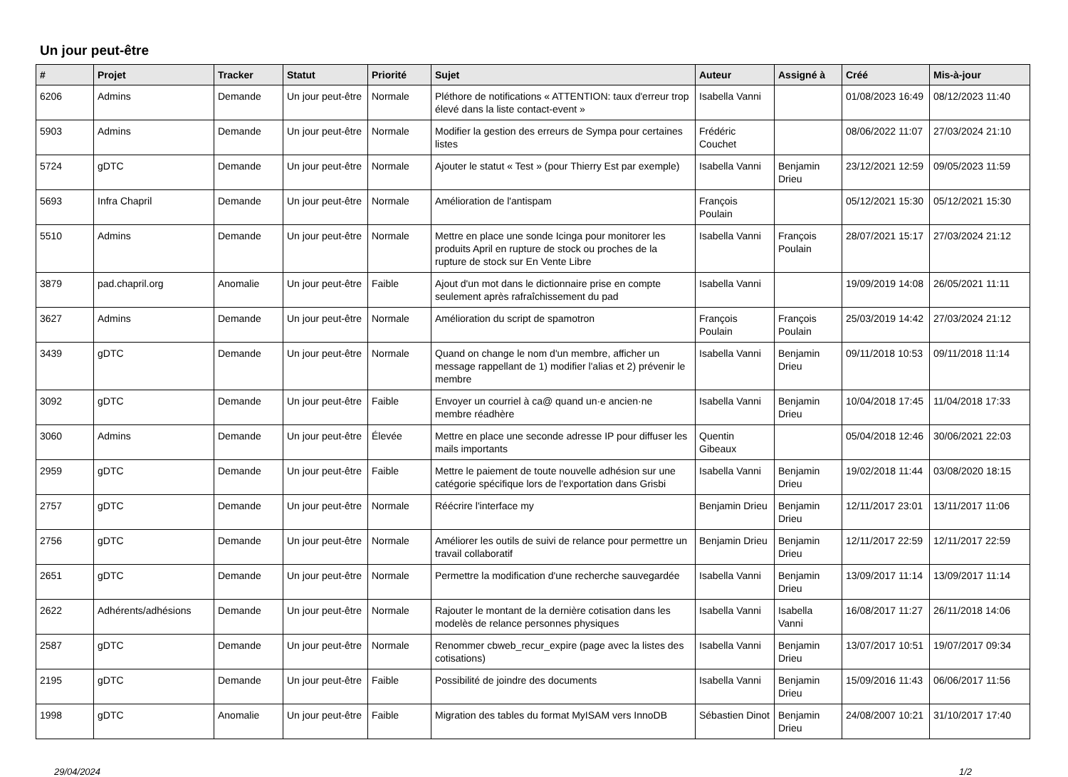Un jour peut-être
| # | Projet | Tracker | Statut | Priorité | Sujet | Auteur | Assigné à | Créé | Mis-à-jour |
| --- | --- | --- | --- | --- | --- | --- | --- | --- | --- |
| 6206 | Admins | Demande | Un jour peut-être | Normale | Pléthore de notifications « ATTENTION: taux d'erreur trop élevé dans la liste contact-event » | Isabella Vanni | | 01/08/2023 16:49 | 08/12/2023 11:40 |
| 5903 | Admins | Demande | Un jour peut-être | Normale | Modifier la gestion des erreurs de Sympa pour certaines listes | Frédéric Couchet | | 08/06/2022 11:07 | 27/03/2024 21:10 |
| 5724 | gDTC | Demande | Un jour peut-être | Normale | Ajouter le statut « Test » (pour Thierry Est par exemple) | Isabella Vanni | Benjamin Drieu | 23/12/2021 12:59 | 09/05/2023 11:59 |
| 5693 | Infra Chapril | Demande | Un jour peut-être | Normale | Amélioration de l'antispam | François Poulain | | 05/12/2021 15:30 | 05/12/2021 15:30 |
| 5510 | Admins | Demande | Un jour peut-être | Normale | Mettre en place une sonde Icinga pour monitorer les produits April en rupture de stock ou proches de la rupture de stock sur En Vente Libre | Isabella Vanni | François Poulain | 28/07/2021 15:17 | 27/03/2024 21:12 |
| 3879 | pad.chapril.org | Anomalie | Un jour peut-être | Faible | Ajout d'un mot dans le dictionnaire prise en compte seulement après rafraîchissement du pad | Isabella Vanni | | 19/09/2019 14:08 | 26/05/2021 11:11 |
| 3627 | Admins | Demande | Un jour peut-être | Normale | Amélioration du script de spamotron | François Poulain | François Poulain | 25/03/2019 14:42 | 27/03/2024 21:12 |
| 3439 | gDTC | Demande | Un jour peut-être | Normale | Quand on change le nom d'un membre, afficher un message rappellant de 1) modifier l'alias et 2) prévenir le membre | Isabella Vanni | Benjamin Drieu | 09/11/2018 10:53 | 09/11/2018 11:14 |
| 3092 | gDTC | Demande | Un jour peut-être | Faible | Envoyer un courriel à ca@ quand un·e ancien·ne membre réadhère | Isabella Vanni | Benjamin Drieu | 10/04/2018 17:45 | 11/04/2018 17:33 |
| 3060 | Admins | Demande | Un jour peut-être | Élevée | Mettre en place une seconde adresse IP pour diffuser les mails importants | Quentin Gibeaux | | 05/04/2018 12:46 | 30/06/2021 22:03 |
| 2959 | gDTC | Demande | Un jour peut-être | Faible | Mettre le paiement de toute nouvelle adhésion sur une catégorie spécifique lors de l'exportation dans Grisbi | Isabella Vanni | Benjamin Drieu | 19/02/2018 11:44 | 03/08/2020 18:15 |
| 2757 | gDTC | Demande | Un jour peut-être | Normale | Réécrire l'interface my | Benjamin Drieu | Benjamin Drieu | 12/11/2017 23:01 | 13/11/2017 11:06 |
| 2756 | gDTC | Demande | Un jour peut-être | Normale | Améliorer les outils de suivi de relance pour permettre un travail collaboratif | Benjamin Drieu | Benjamin Drieu | 12/11/2017 22:59 | 12/11/2017 22:59 |
| 2651 | gDTC | Demande | Un jour peut-être | Normale | Permettre la modification d'une recherche sauvegardée | Isabella Vanni | Benjamin Drieu | 13/09/2017 11:14 | 13/09/2017 11:14 |
| 2622 | Adhérents/adhésions | Demande | Un jour peut-être | Normale | Rajouter le montant de la dernière cotisation dans les modelès de relance personnes physiques | Isabella Vanni | Isabella Vanni | 16/08/2017 11:27 | 26/11/2018 14:06 |
| 2587 | gDTC | Demande | Un jour peut-être | Normale | Renommer cbweb_recur_expire (page avec la listes des cotisations) | Isabella Vanni | Benjamin Drieu | 13/07/2017 10:51 | 19/07/2017 09:34 |
| 2195 | gDTC | Demande | Un jour peut-être | Faible | Possibilité de joindre des documents | Isabella Vanni | Benjamin Drieu | 15/09/2016 11:43 | 06/06/2017 11:56 |
| 1998 | gDTC | Anomalie | Un jour peut-être | Faible | Migration des tables du format MyISAM vers InnoDB | Sébastien Dinot | Benjamin Drieu | 24/08/2007 10:21 | 31/10/2017 17:40 |
29/04/2024 1/2